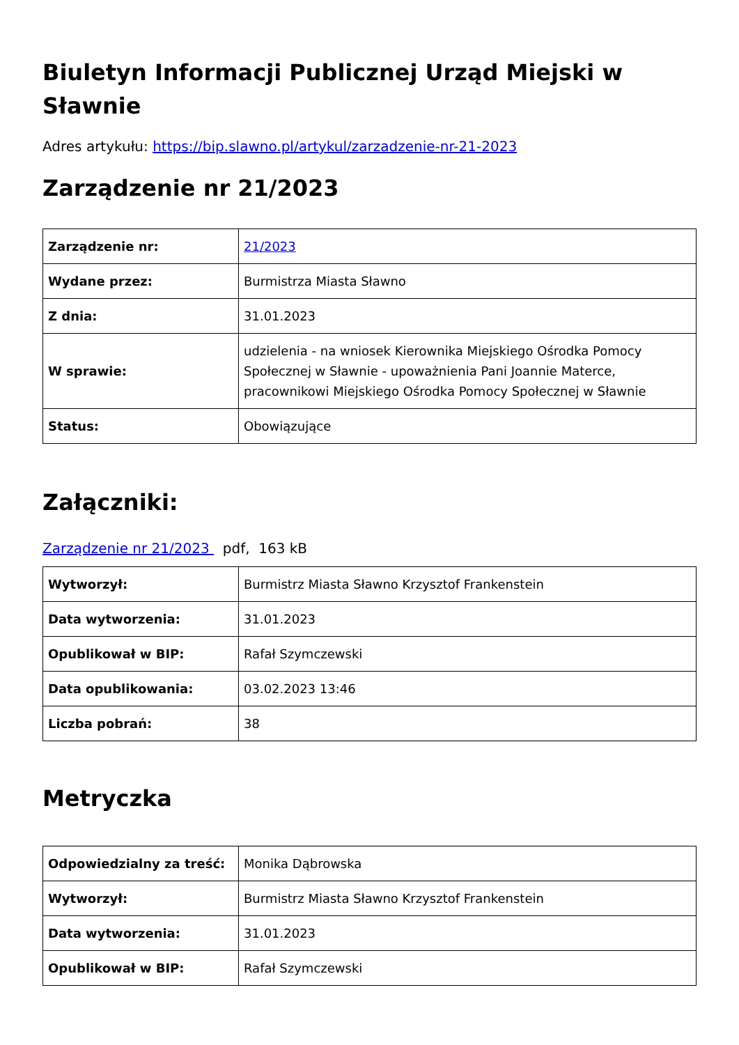Biuletyn Informacji Publicznej Urząd Miejski w Sławnie
Adres artykułu: https://bip.slawno.pl/artykul/zarzadzenie-nr-21-2023
Zarządzenie nr 21/2023
| Zarządzenie nr: | 21/2023 |
| Wydane przez: | Burmistrza Miasta Sławno |
| Z dnia: | 31.01.2023 |
| W sprawie: | udzielenia - na wniosek Kierownika Miejskiego Ośrodka Pomocy Społecznej w Sławnie - upoważnienia Pani Joannie Materce, pracownikowi Miejskiego Ośrodka Pomocy Społecznej w Sławnie |
| Status: | Obowiązujące |
Załączniki:
Zarządzenie nr 21/2023 pdf, 163 kB
| Wytworzył: | Burmistrz Miasta Sławno Krzysztof Frankenstein |
| Data wytworzenia: | 31.01.2023 |
| Opublikował w BIP: | Rafał Szymczewski |
| Data opublikowania: | 03.02.2023 13:46 |
| Liczba pobrań: | 38 |
Metryczka
| Odpowiedzialny za treść: | Monika Dąbrowska |
| Wytworzył: | Burmistrz Miasta Sławno Krzysztof Frankenstein |
| Data wytworzenia: | 31.01.2023 |
| Opublikował w BIP: | Rafał Szymczewski |